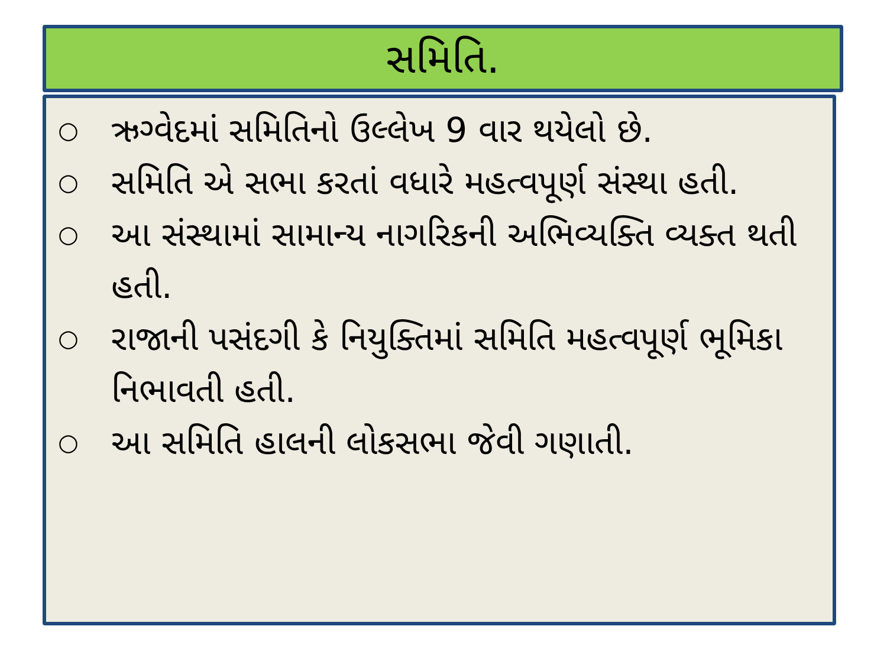સમિતિ.
○ ઋગ્વેદમાં સમિતિનો ઉલ્લેખ 9 વાર થયેલો છે.
○ સમિતિ એ સભા કરતાં વધારે મહત્વપૂર્ણ સંસ્થા હતી.
○ આ સંસ્થામાં સામાન્ય નાગરિકની અભિવ્યક્તિ વ્યક્ત થતી હતી.
○ રાજાની પસંદગી કે નિયુક્તિમાં સમિતિ મહત્વપૂર્ણ ભૂમિકા નિભાવતી હતી.
○ આ સમિતિ હાલની લોકસભા જેવી ગણાતી.